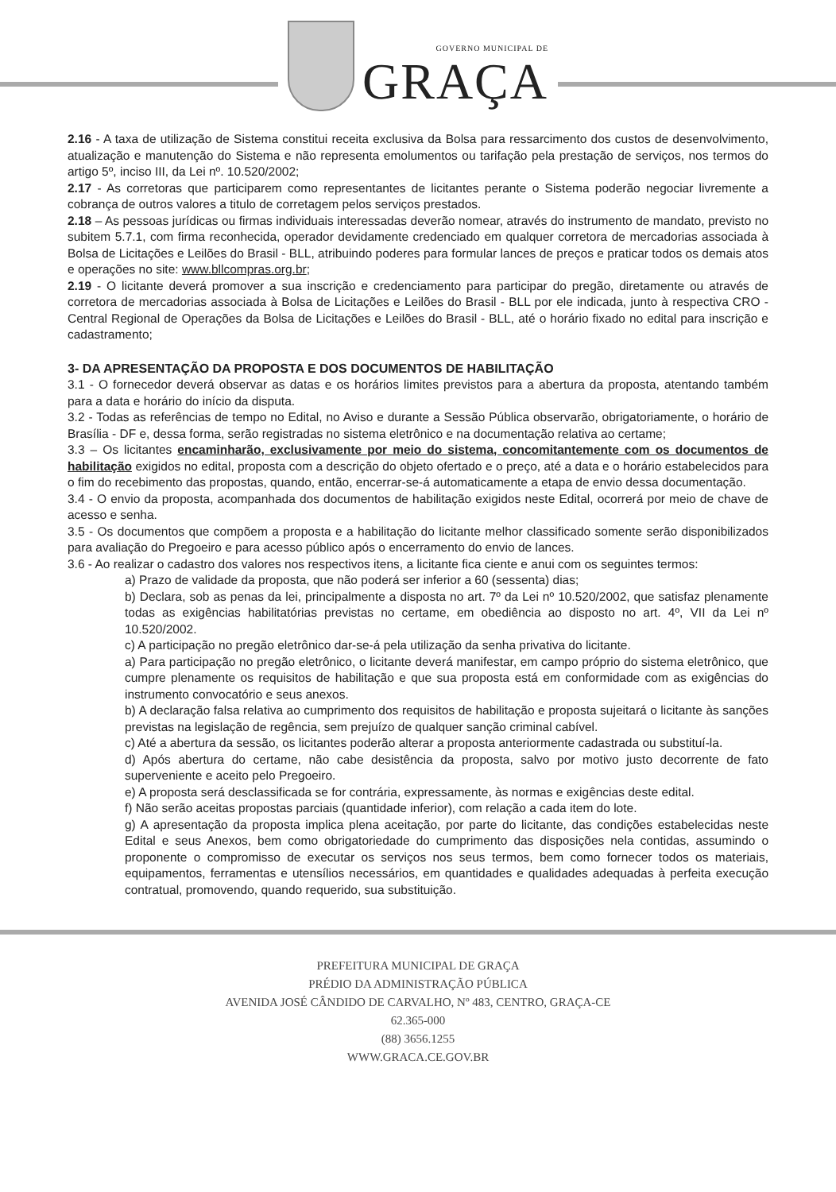GOVERNO MUNICIPAL DE
GRAÇA
2.16 - A taxa de utilização de Sistema constitui receita exclusiva da Bolsa para ressarcimento dos custos de desenvolvimento, atualização e manutenção do Sistema e não representa emolumentos ou tarifação pela prestação de serviços, nos termos do artigo 5º, inciso III, da Lei nº. 10.520/2002;
2.17 - As corretoras que participarem como representantes de licitantes perante o Sistema poderão negociar livremente a cobrança de outros valores a titulo de corretagem pelos serviços prestados.
2.18 – As pessoas jurídicas ou firmas individuais interessadas deverão nomear, através do instrumento de mandato, previsto no subitem 5.7.1, com firma reconhecida, operador devidamente credenciado em qualquer corretora de mercadorias associada à Bolsa de Licitações e Leilões do Brasil - BLL, atribuindo poderes para formular lances de preços e praticar todos os demais atos e operações no site: www.bllcompras.org.br;
2.19 - O licitante deverá promover a sua inscrição e credenciamento para participar do pregão, diretamente ou através de corretora de mercadorias associada à Bolsa de Licitações e Leilões do Brasil - BLL por ele indicada, junto à respectiva CRO - Central Regional de Operações da Bolsa de Licitações e Leilões do Brasil - BLL, até o horário fixado no edital para inscrição e cadastramento;
3- DA APRESENTAÇÃO DA PROPOSTA E DOS DOCUMENTOS DE HABILITAÇÃO
3.1 - O fornecedor deverá observar as datas e os horários limites previstos para a abertura da proposta, atentando também para a data e horário do início da disputa.
3.2 - Todas as referências de tempo no Edital, no Aviso e durante a Sessão Pública observarão, obrigatoriamente, o horário de Brasília - DF e, dessa forma, serão registradas no sistema eletrônico e na documentação relativa ao certame;
3.3 – Os licitantes encaminharão, exclusivamente por meio do sistema, concomitantemente com os documentos de habilitação exigidos no edital, proposta com a descrição do objeto ofertado e o preço, até a data e o horário estabelecidos para o fim do recebimento das propostas, quando, então, encerrar-se-á automaticamente a etapa de envio dessa documentação.
3.4 - O envio da proposta, acompanhada dos documentos de habilitação exigidos neste Edital, ocorrerá por meio de chave de acesso e senha.
3.5 - Os documentos que compõem a proposta e a habilitação do licitante melhor classificado somente serão disponibilizados para avaliação do Pregoeiro e para acesso público após o encerramento do envio de lances.
3.6 - Ao realizar o cadastro dos valores nos respectivos itens, a licitante fica ciente e anui com os seguintes termos:
a) Prazo de validade da proposta, que não poderá ser inferior a 60 (sessenta) dias;
b) Declara, sob as penas da lei, principalmente a disposta no art. 7º da Lei nº 10.520/2002, que satisfaz plenamente todas as exigências habilitatórias previstas no certame, em obediência ao disposto no art. 4º, VII da Lei nº 10.520/2002.
c) A participação no pregão eletrônico dar-se-á pela utilização da senha privativa do licitante.
a) Para participação no pregão eletrônico, o licitante deverá manifestar, em campo próprio do sistema eletrônico, que cumpre plenamente os requisitos de habilitação e que sua proposta está em conformidade com as exigências do instrumento convocatório e seus anexos.
b) A declaração falsa relativa ao cumprimento dos requisitos de habilitação e proposta sujeitará o licitante às sanções previstas na legislação de regência, sem prejuízo de qualquer sanção criminal cabível.
c) Até a abertura da sessão, os licitantes poderão alterar a proposta anteriormente cadastrada ou substituí-la.
d) Após abertura do certame, não cabe desistência da proposta, salvo por motivo justo decorrente de fato superveniente e aceito pelo Pregoeiro.
e) A proposta será desclassificada se for contrária, expressamente, às normas e exigências deste edital.
f) Não serão aceitas propostas parciais (quantidade inferior), com relação a cada item do lote.
g) A apresentação da proposta implica plena aceitação, por parte do licitante, das condições estabelecidas neste Edital e seus Anexos, bem como obrigatoriedade do cumprimento das disposições nela contidas, assumindo o proponente o compromisso de executar os serviços nos seus termos, bem como fornecer todos os materiais, equipamentos, ferramentas e utensílios necessários, em quantidades e qualidades adequadas à perfeita execução contratual, promovendo, quando requerido, sua substituição.
PREFEITURA MUNICIPAL DE GRAÇA
PRÉDIO DA ADMINISTRAÇÃO PÚBLICA
AVENIDA JOSÉ CÂNDIDO DE CARVALHO, Nº 483, CENTRO, GRAÇA-CE
62.365-000
(88) 3656.1255
WWW.GRACA.CE.GOV.BR